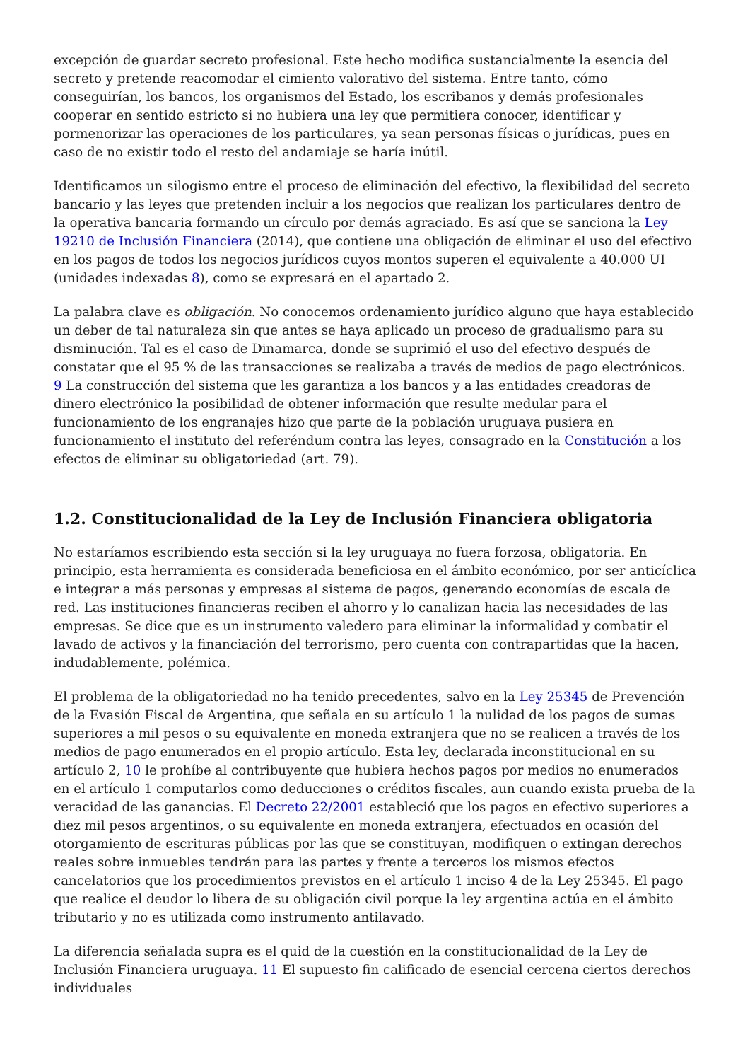excepción de guardar secreto profesional. Este hecho modifica sustancialmente la esencia del secreto y pretende reacomodar el cimiento valorativo del sistema. Entre tanto, cómo conseguirían, los bancos, los organismos del Estado, los escribanos y demás profesionales cooperar en sentido estricto si no hubiera una ley que permitiera conocer, identificar y pormenorizar las operaciones de los particulares, ya sean personas físicas o jurídicas, pues en caso de no existir todo el resto del andamiaje se haría inútil.
Identificamos un silogismo entre el proceso de eliminación del efectivo, la flexibilidad del secreto bancario y las leyes que pretenden incluir a los negocios que realizan los particulares dentro de la operativa bancaria formando un círculo por demás agraciado. Es así que se sanciona la Ley 19210 de Inclusión Financiera (2014), que contiene una obligación de eliminar el uso del efectivo en los pagos de todos los negocios jurídicos cuyos montos superen el equivalente a 40.000 UI (unidades indexadas 8), como se expresará en el apartado 2.
La palabra clave es obligación. No conocemos ordenamiento jurídico alguno que haya establecido un deber de tal naturaleza sin que antes se haya aplicado un proceso de gradualismo para su disminución. Tal es el caso de Dinamarca, donde se suprimió el uso del efectivo después de constatar que el 95 % de las transacciones se realizaba a través de medios de pago electrónicos. 9 La construcción del sistema que les garantiza a los bancos y a las entidades creadoras de dinero electrónico la posibilidad de obtener información que resulte medular para el funcionamiento de los engranajes hizo que parte de la población uruguaya pusiera en funcionamiento el instituto del referéndum contra las leyes, consagrado en la Constitución a los efectos de eliminar su obligatoriedad (art. 79).
1.2. Constitucionalidad de la Ley de Inclusión Financiera obligatoria
No estaríamos escribiendo esta sección si la ley uruguaya no fuera forzosa, obligatoria. En principio, esta herramienta es considerada beneficiosa en el ámbito económico, por ser anticíclica e integrar a más personas y empresas al sistema de pagos, generando economías de escala de red. Las instituciones financieras reciben el ahorro y lo canalizan hacia las necesidades de las empresas. Se dice que es un instrumento valedero para eliminar la informalidad y combatir el lavado de activos y la financiación del terrorismo, pero cuenta con contrapartidas que la hacen, indudablemente, polémica.
El problema de la obligatoriedad no ha tenido precedentes, salvo en la Ley 25345 de Prevención de la Evasión Fiscal de Argentina, que señala en su artículo 1 la nulidad de los pagos de sumas superiores a mil pesos o su equivalente en moneda extranjera que no se realicen a través de los medios de pago enumerados en el propio artículo. Esta ley, declarada inconstitucional en su artículo 2, 10 le prohíbe al contribuyente que hubiera hechos pagos por medios no enumerados en el artículo 1 computarlos como deducciones o créditos fiscales, aun cuando exista prueba de la veracidad de las ganancias. El Decreto 22/2001 estableció que los pagos en efectivo superiores a diez mil pesos argentinos, o su equivalente en moneda extranjera, efectuados en ocasión del otorgamiento de escrituras públicas por las que se constituyan, modifiquen o extingan derechos reales sobre in­muebles tendrán para las partes y frente a terceros los mismos efectos cancelatorios que los procedimientos previstos en el artículo 1 inciso 4 de la Ley 25345. El pago que realice el deudor lo libera de su obligación civil porque la ley argentina actúa en el ámbito tributario y no es utilizada como instrumento antilavado.
La diferencia señalada supra es el quid de la cuestión en la constitucionalidad de la Ley de Inclusión Financiera uruguaya. 11 El supuesto fin calificado de esencial cercena ciertos derechos individuales